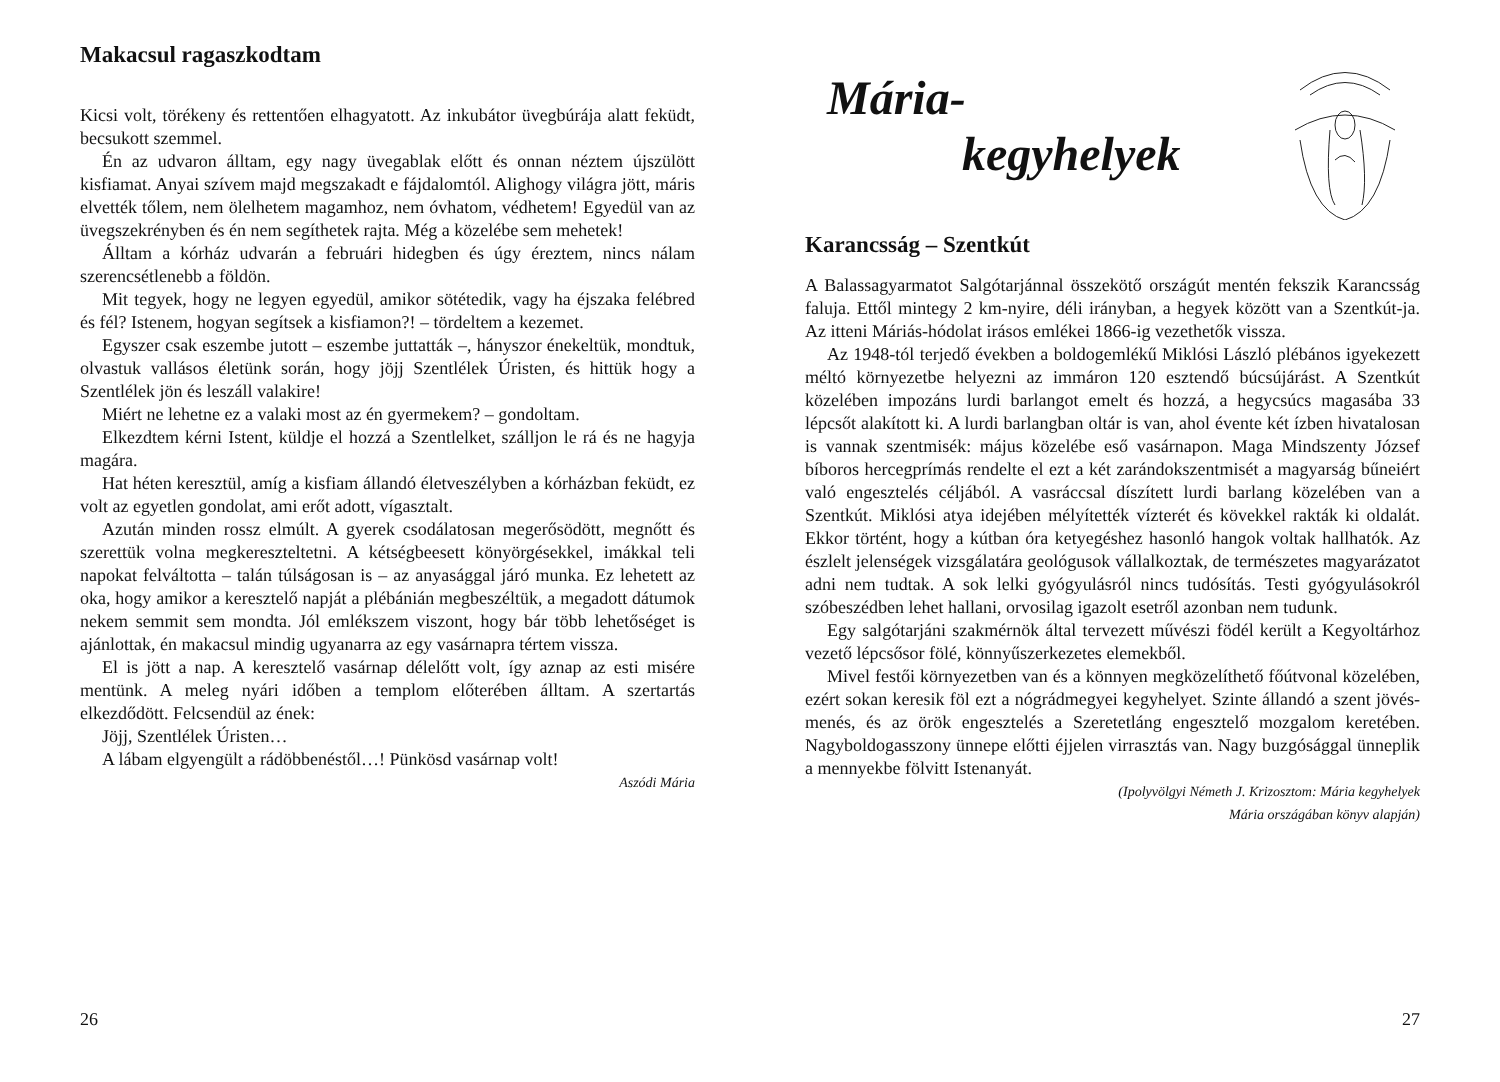Makacsul ragaszkodtam
Kicsi volt, törékeny és rettentően elhagyatott. Az inkubátor üvegbúrája alatt feküdt, becsukott szemmel.
Én az udvaron álltam, egy nagy üvegablak előtt és onnan néztem újszülött kisfiamat. Anyai szívem majd megszakadt e fájdalomtól. Alighogy világra jött, máris elvették tőlem, nem ölelhetem magamhoz, nem óvhatom, védhetem! Egyedül van az üvegszekrényben és én nem segíthetek rajta. Még a közelébe sem mehetek!
Álltam a kórház udvarán a februári hidegben és úgy éreztem, nincs nálam szerencsétlenebb a földön.
Mit tegyek, hogy ne legyen egyedül, amikor sötétedik, vagy ha éjszaka felébred és fél? Istenem, hogyan segítsek a kisfiamon?! – tördeltem a kezemet.
Egyszer csak eszembe jutott – eszembe juttatták –, hányszor énekeltük, mondtuk, olvastuk vallásos életünk során, hogy jöjj Szentlélek Úristen, és hittük hogy a Szentlélek jön és leszáll valakire!
Miért ne lehetne ez a valaki most az én gyermekem? – gondoltam.
Elkezdtem kérni Istent, küldje el hozzá a Szentlelket, szálljon le rá és ne hagyja magára.
Hat héten keresztül, amíg a kisfiam állandó életveszélyben a kórházban feküdt, ez volt az egyetlen gondolat, ami erőt adott, vígasztalt.
Azután minden rossz elmúlt. A gyerek csodálatosan megerősödött, megnőtt és szerettük volna megkereszteltetni. A kétségbeesett könyörgésekkel, imákkal teli napokat felváltotta – talán túlságosan is – az anyasággal járó munka. Ez lehetett az oka, hogy amikor a keresztelő napját a plébánián megbeszéltük, a megadott dátumok nekem semmit sem mondta. Jól emlékszem viszont, hogy bár több lehetőséget is ajánlottak, én makacsul mindig ugyanarra az egy vasárnapra tértem vissza.
El is jött a nap. A keresztelő vasárnap délelőtt volt, így aznap az esti misére mentünk. A meleg nyári időben a templom előterében álltam. A szertartás elkezdődött. Felcsendül az ének:
Jöjj, Szentlélek Úristen…
A lábam elgyengült a rádöbbenéstől…! Pünkösd vasárnap volt!
Aszódi Mária
26
Mária-
kegyhelyek
Karancsság – Szentkút
A Balassagyarmatot Salgótarjánnal összekötő országút mentén fekszik Karancsság faluja. Ettől mintegy 2 km-nyire, déli irányban, a hegyek között van a Szentkút-ja. Az itteni Máriás-hódolat irásos emlékei 1866-ig vezethetők vissza.
Az 1948-tól terjedő években a boldogemlékű Miklósi László plébános igyekezett méltó környezetbe helyezni az immáron 120 esztendő búcsújárást. A Szentkút közelében impozáns lurdi barlangot emelt és hozzá, a hegycsúcs magasába 33 lépcsőt alakított ki. A lurdi barlangban oltár is van, ahol évente két ízben hivatalosan is vannak szentmisék: május közelébe eső vasárnapon. Maga Mindszenty József bíboros hercegprímás rendelte el ezt a két zarándokszentmisét a magyarság bűneiért való engesztelés céljából. A vasráccsal díszített lurdi barlang közelében van a Szentkút. Miklósi atya idejében mélyítették vízterét és kövekkel rakták ki oldalát. Ekkor történt, hogy a kútban óra ketyegéshez hasonló hangok voltak hallhatók. Az észlelt jelenségek vizsgálatára geológusok vállalkoztak, de természetes magyarázatot adni nem tudtak. A sok lelki gyógyulásról nincs tudósítás. Testi gyógyulásokról szóbeszédben lehet hallani, orvosilag igazolt esetről azonban nem tudunk.
Egy salgótarjáni szakmérnök által tervezett művészi födél került a Kegyoltárhoz vezető lépcsősor fölé, könnyűszerkezetes elemekből.
Mivel festői környezetben van és a könnyen megközelíthető főútvonal közelében, ezért sokan keresik föl ezt a nógrádmegyei kegyhelyet. Szinte állandó a szent jövés-menés, és az örök engesztelés a Szeretetláng engesztelő mozgalom keretében. Nagyboldogasszony ünnepe előtti éjjelen virrasztás van. Nagy buzgósággal ünneplik a mennyekbe fölvitt Istenanyát.
(Ipolyvölgyi Németh J. Krizosztom: Mária kegyhelyek
Mária országában könyv alapján)
27